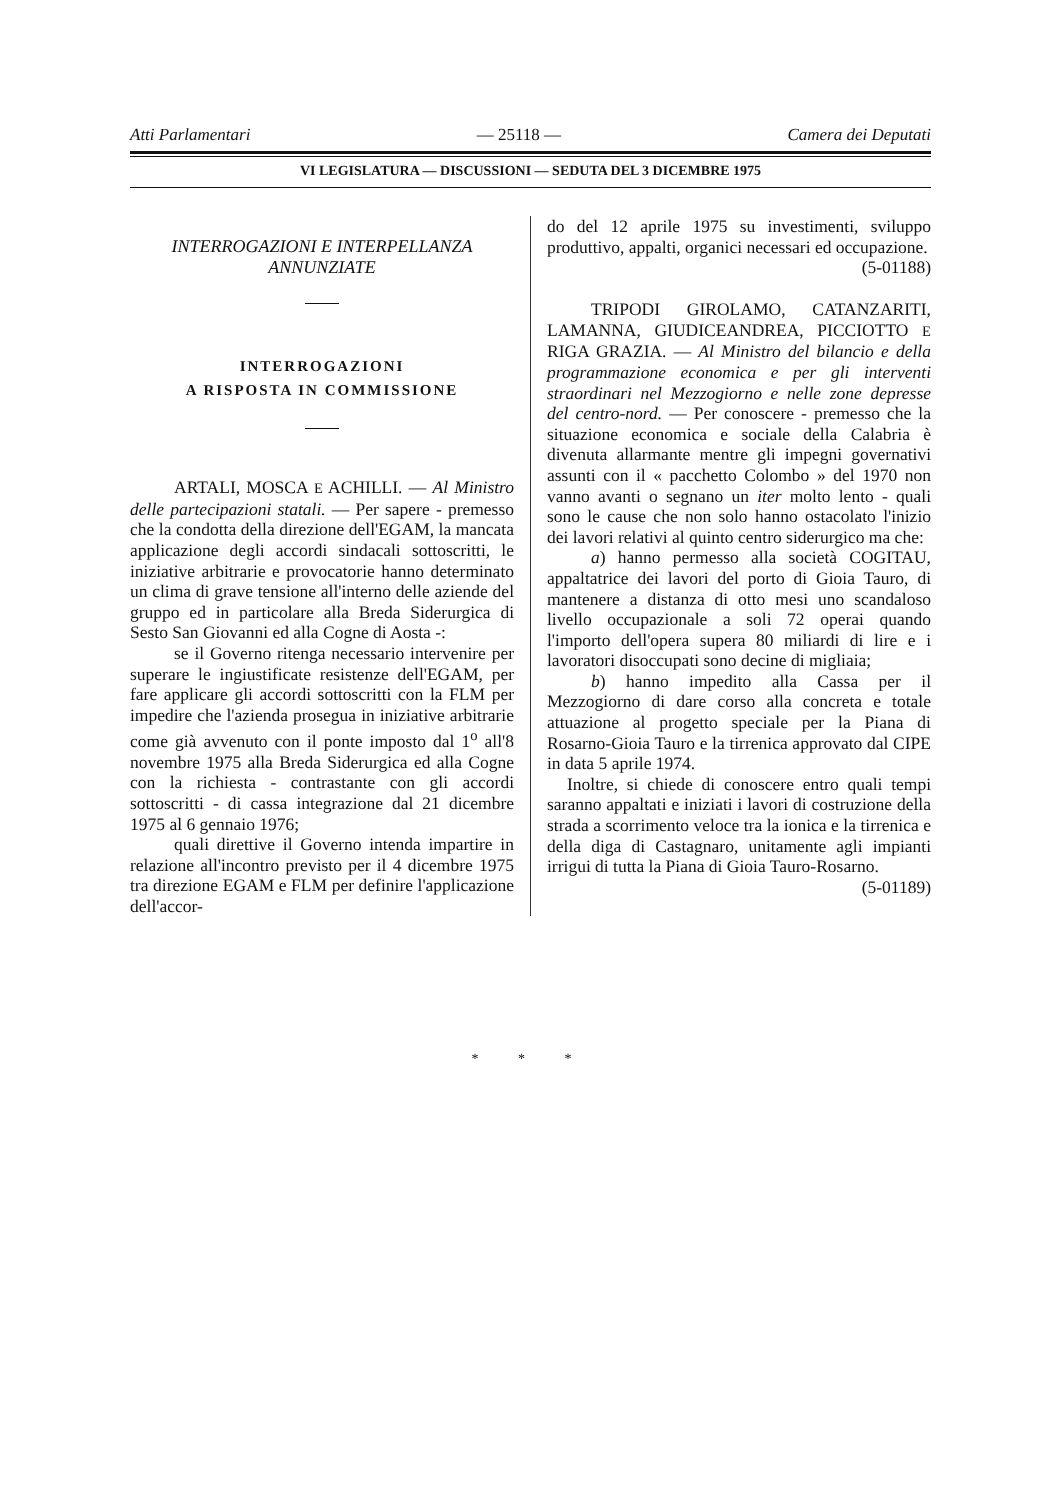Atti Parlamentari — 25118 — Camera dei Deputati
VI LEGISLATURA — DISCUSSIONI — SEDUTA DEL 3 DICEMBRE 1975
INTERROGAZIONI E INTERPELLANZA
ANNUNZIATE
INTERROGAZIONI
A RISPOSTA IN COMMISSIONE
ARTALI, MOSCA E ACHILLI. — Al Ministro delle partecipazioni statali. — Per sapere - premesso che la condotta della direzione dell'EGAM, la mancata applicazione degli accordi sindacali sottoscritti, le iniziative arbitrarie e provocatorie hanno determinato un clima di grave tensione all'interno delle aziende del gruppo ed in particolare alla Breda Siderurgica di Sesto San Giovanni ed alla Cogne di Aosta -:
se il Governo ritenga necessario intervenire per superare le ingiustificate resistenze dell'EGAM, per fare applicare gli accordi sottoscritti con la FLM per impedire che l'azienda prosegua in iniziative arbitrarie come già avvenuto con il ponte imposto dal 1<sup>o</sup> all'8 novembre 1975 alla Breda Siderurgica ed alla Cogne con la richiesta - contrastante con gli accordi sottoscritti - di cassa integrazione dal 21 dicembre 1975 al 6 gennaio 1976;
quali direttive il Governo intenda impartire in relazione all'incontro previsto per il 4 dicembre 1975 tra direzione EGAM e FLM per definire l'applicazione dell'accor-
do del 12 aprile 1975 su investimenti, sviluppo produttivo, appalti, organici necessari ed occupazione. (5-01188)
TRIPODI GIROLAMO, CATANZARITI, LAMANNA, GIUDICEANDREA, PICCIOTTO E RIGA GRAZIA. — Al Ministro del bilancio e della programmazione economica e per gli interventi straordinari nel Mezzogiorno e nelle zone depresse del centro-nord. — Per conoscere - premesso che la situazione economica e sociale della Calabria è divenuta allarmante mentre gli impegni governativi assunti con il « pacchetto Colombo » del 1970 non vanno avanti o segnano un iter molto lento - quali sono le cause che non solo hanno ostacolato l'inizio dei lavori relativi al quinto centro siderurgico ma che:
a) hanno permesso alla società COGITAU, appaltatrice dei lavori del porto di Gioia Tauro, di mantenere a distanza di otto mesi uno scandaloso livello occupazionale a soli 72 operai quando l'importo dell'opera supera 80 miliardi di lire e i lavoratori disoccupati sono decine di migliaia;
b) hanno impedito alla Cassa per il Mezzogiorno di dare corso alla concreta e totale attuazione al progetto speciale per la Piana di Rosarno-Gioia Tauro e la tirrenica approvato dal CIPE in data 5 aprile 1974.
Inoltre, si chiede di conoscere entro quali tempi saranno appaltati e iniziati i lavori di costruzione della strada a scorrimento veloce tra la ionica e la tirrenica e della diga di Castagnaro, unitamente agli impianti irrigui di tutta la Piana di Gioia Tauro-Rosarno.
(5-01189)
* * *